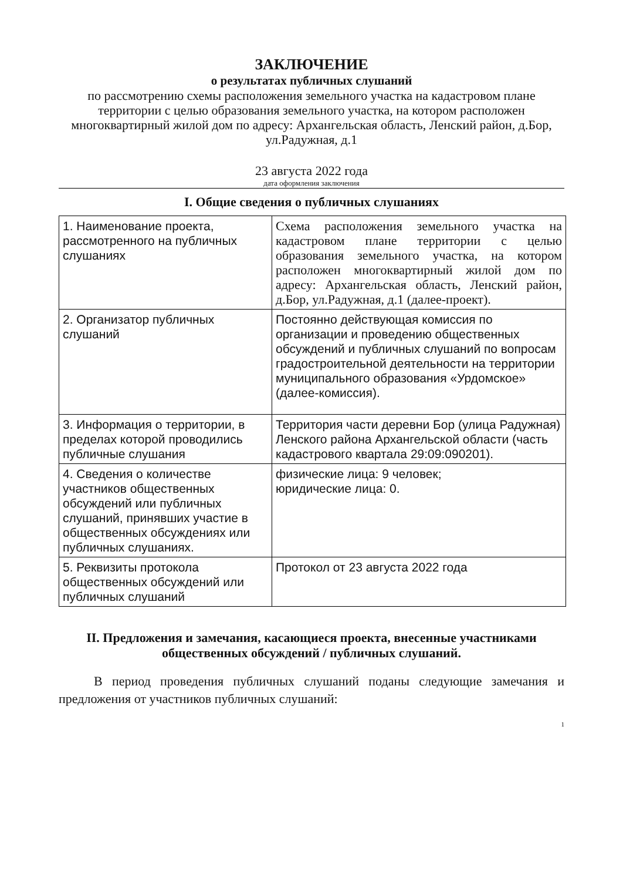ЗАКЛЮЧЕНИЕ
о результатах публичных слушаний
по рассмотрению схемы расположения земельного участка на кадастровом плане территории с целью образования земельного участка, на котором расположен многоквартирный жилой дом по адресу: Архангельская область, Ленский район, д.Бор, ул.Радужная, д.1
23 августа 2022 года
дата оформления заключения
I. Общие сведения о публичных слушаниях
| 1. Наименование проекта, рассмотренного на публичных слушаниях | Схема расположения земельного участка на кадастровом плане территории с целью образования земельного участка, на котором расположен многоквартирный жилой дом по адресу: Архангельская область, Ленский район, д.Бор, ул.Радужная, д.1 (далее-проект). |
| 2. Организатор публичных слушаний | Постоянно действующая комиссия по организации и проведению общественных обсуждений и публичных слушаний по вопросам градостроительной деятельности на территории муниципального образования «Урдомское» (далее-комиссия). |
| 3. Информация о территории, в пределах которой проводились публичные слушания | Территория части деревни Бор (улица Радужная) Ленского района Архангельской области (часть кадастрового квартала 29:09:090201). |
| 4. Сведения о количестве участников общественных обсуждений или публичных слушаний, принявших участие в общественных обсуждениях или публичных слушаниях. | физические лица: 9 человек; юридические лица: 0. |
| 5. Реквизиты протокола общественных обсуждений или публичных слушаний | Протокол от 23 августа 2022 года |
II. Предложения и замечания, касающиеся проекта, внесенные участниками общественных обсуждений / публичных слушаний.
В период проведения публичных слушаний поданы следующие замечания и предложения от участников публичных слушаний:
1